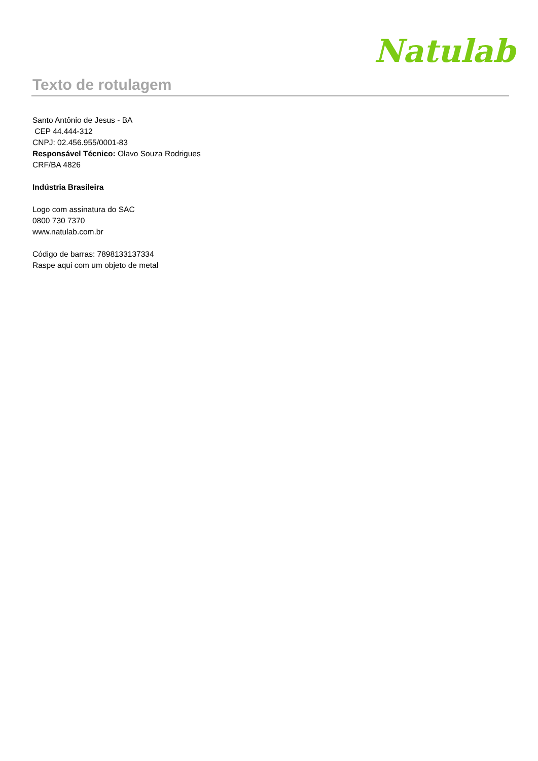Natulab
Texto de rotulagem
Santo Antônio de Jesus - BA
CEP 44.444-312
CNPJ: 02.456.955/0001-83
Responsável Técnico: Olavo Souza Rodrigues
CRF/BA 4826
Indústria Brasileira
Logo com assinatura do SAC
0800 730 7370
www.natulab.com.br
Código de barras: 7898133137334
Raspe aqui com um objeto de metal